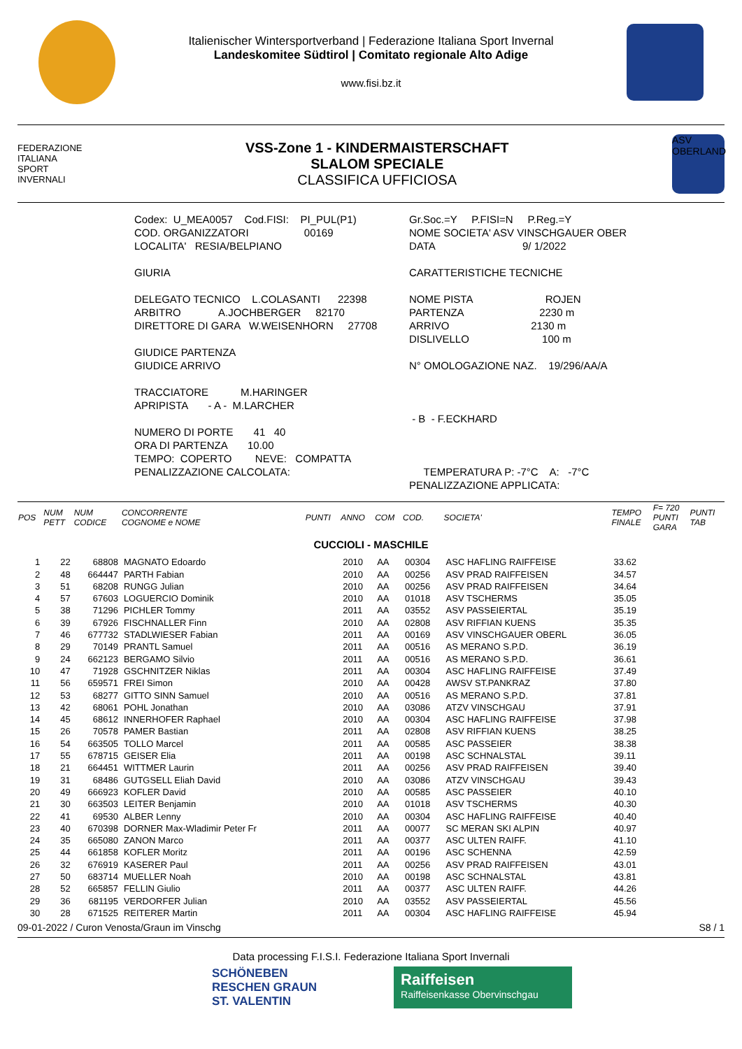Italienischer Wintersportverband | Federazione Italiana Sport Invernal
Landeskomitee Südtirol | Comitato regionale Alto Adige
www.fisi.bz.it
FEDERAZIONE
ITALIANA
SPORT
INVERNALI
VSS-Zone 1 - KINDERMAISTERSCHAFT
SLALOM SPECIALE
CLASSIFICA UFFICIOSA
ASV OBERLAND
Codex: U_MEA0057 Cod.FISI: PI_PUL(P1) COD. ORGANIZZATORI 00169 LOCALITA' RESIA/BELPIANO GIURIA DELEGATO TECNICO L.COLASANTI 22398 ARBITRO A.JOCHBERGER 82170 DIRETTORE DI GARA W.WEISENHORN 27708 GIUDICE PARTENZA GIUDICE ARRIVO TRACCIATORE M.HARINGER APRIPISTA - A - M.LARCHER NUMERO DI PORTE 41 40 ORA DI PARTENZA 10.00 TEMPO: COPERTO NEVE: COMPATTA PENALIZZAZIONE CALCOLATA:
Gr.Soc.=Y P.FISI=N P.Reg.=Y NOME SOCIETA' ASV VINSCHGAUER OBER DATA 9/ 1/2022 CARATTERISTICHE TECNICHE NOME PISTA ROJEN PARTENZA 2230 m ARRIVO 2130 m DISLIVELLO 100 m N° OMOLOGAZIONE NAZ. 19/296/AA/A - B - F.ECKHARD TEMPERATURA P: -7°C A: -7°C PENALIZZAZIONE APPLICATA:
| POS | NUM PETT | NUM CODICE | CONCORRENTE COGNOME e NOME | PUNTI | ANNO | COM | COD. | SOCIETA' | TEMPO FINALE | F= 720 PUNTI GARA | PUNTI TAB |
| --- | --- | --- | --- | --- | --- | --- | --- | --- | --- | --- | --- |
| CUCCIOLI - MASCHILE | | | | | | | | | | | |
| 1 | 22 | 68808 | MAGNATO Edoardo | | 2010 | AA | 00304 | ASC HAFLING RAIFFEISE | 33.62 | | |
| 2 | 48 | 664447 | PARTH Fabian | | 2010 | AA | 00256 | ASV PRAD RAIFFEISEN | 34.57 | | |
| 3 | 51 | 68208 | RUNGG Julian | | 2010 | AA | 00256 | ASV PRAD RAIFFEISEN | 34.64 | | |
| 4 | 57 | 67603 | LOGUERCIO Dominik | | 2010 | AA | 01018 | ASV TSCHERMS | 35.05 | | |
| 5 | 38 | 71296 | PICHLER Tommy | | 2011 | AA | 03552 | ASV PASSEIERTAL | 35.19 | | |
| 6 | 39 | 67926 | FISCHNALLER Finn | | 2010 | AA | 02808 | ASV RIFFIAN KUENS | 35.35 | | |
| 7 | 46 | 677732 | STADLWIESER Fabian | | 2011 | AA | 00169 | ASV VINSCHGAUER OBERL | 36.05 | | |
| 8 | 29 | 70149 | PRANTL Samuel | | 2011 | AA | 00516 | AS MERANO S.P.D. | 36.19 | | |
| 9 | 24 | 662123 | BERGAMO Silvio | | 2011 | AA | 00516 | AS MERANO S.P.D. | 36.61 | | |
| 10 | 47 | 71928 | GSCHNITZER Niklas | | 2011 | AA | 00304 | ASC HAFLING RAIFFEISE | 37.49 | | |
| 11 | 56 | 659571 | FREI Simon | | 2010 | AA | 00428 | AWSV ST.PANKRAZ | 37.80 | | |
| 12 | 53 | 68277 | GITTO SINN Samuel | | 2010 | AA | 00516 | AS MERANO S.P.D. | 37.81 | | |
| 13 | 42 | 68061 | POHL Jonathan | | 2010 | AA | 03086 | ATZV VINSCHGAU | 37.91 | | |
| 14 | 45 | 68612 | INNERHOFER Raphael | | 2010 | AA | 00304 | ASC HAFLING RAIFFEISE | 37.98 | | |
| 15 | 26 | 70578 | PAMER Bastian | | 2011 | AA | 02808 | ASV RIFFIAN KUENS | 38.25 | | |
| 16 | 54 | 663505 | TOLLO Marcel | | 2011 | AA | 00585 | ASC PASSEIER | 38.38 | | |
| 17 | 55 | 678715 | GEISER Elia | | 2011 | AA | 00198 | ASC SCHNALSTAL | 39.11 | | |
| 18 | 21 | 664451 | WITTMER Laurin | | 2011 | AA | 00256 | ASV PRAD RAIFFEISEN | 39.40 | | |
| 19 | 31 | 68486 | GUTGSELL Eliah David | | 2010 | AA | 03086 | ATZV VINSCHGAU | 39.43 | | |
| 20 | 49 | 666923 | KOFLER David | | 2010 | AA | 00585 | ASC PASSEIER | 40.10 | | |
| 21 | 30 | 663503 | LEITER Benjamin | | 2010 | AA | 01018 | ASV TSCHERMS | 40.30 | | |
| 22 | 41 | 69530 | ALBER Lenny | | 2010 | AA | 00304 | ASC HAFLING RAIFFEISE | 40.40 | | |
| 23 | 40 | 670398 | DORNER Max-Wladimir Peter Fr | | 2011 | AA | 00077 | SC MERAN SKI ALPIN | 40.97 | | |
| 24 | 35 | 665080 | ZANON Marco | | 2011 | AA | 00377 | ASC ULTEN RAIFF. | 41.10 | | |
| 25 | 44 | 661858 | KOFLER Moritz | | 2011 | AA | 00196 | ASC SCHENNA | 42.59 | | |
| 26 | 32 | 676919 | KASERER Paul | | 2011 | AA | 00256 | ASV PRAD RAIFFEISEN | 43.01 | | |
| 27 | 50 | 683714 | MUELLER Noah | | 2010 | AA | 00198 | ASC SCHNALSTAL | 43.81 | | |
| 28 | 52 | 665857 | FELLIN Giulio | | 2011 | AA | 00377 | ASC ULTEN RAIFF. | 44.26 | | |
| 29 | 36 | 681195 | VERDORFER Julian | | 2010 | AA | 03552 | ASV PASSEIERTAL | 45.56 | | |
| 30 | 28 | 671525 | REITERER Martin | | 2011 | AA | 00304 | ASC HAFLING RAIFFEISE | 45.94 | | |
09-01-2022 / Curon Venosta/Graun im Vinschg S8 / 1
Data processing F.I.S.I. Federazione Italiana Sport Invernali
SCHÖNEBEN
RESCHEN GRAUN
ST. VALENTIN
Raiffeisen
Raiffeisenkasse Obervinschgau